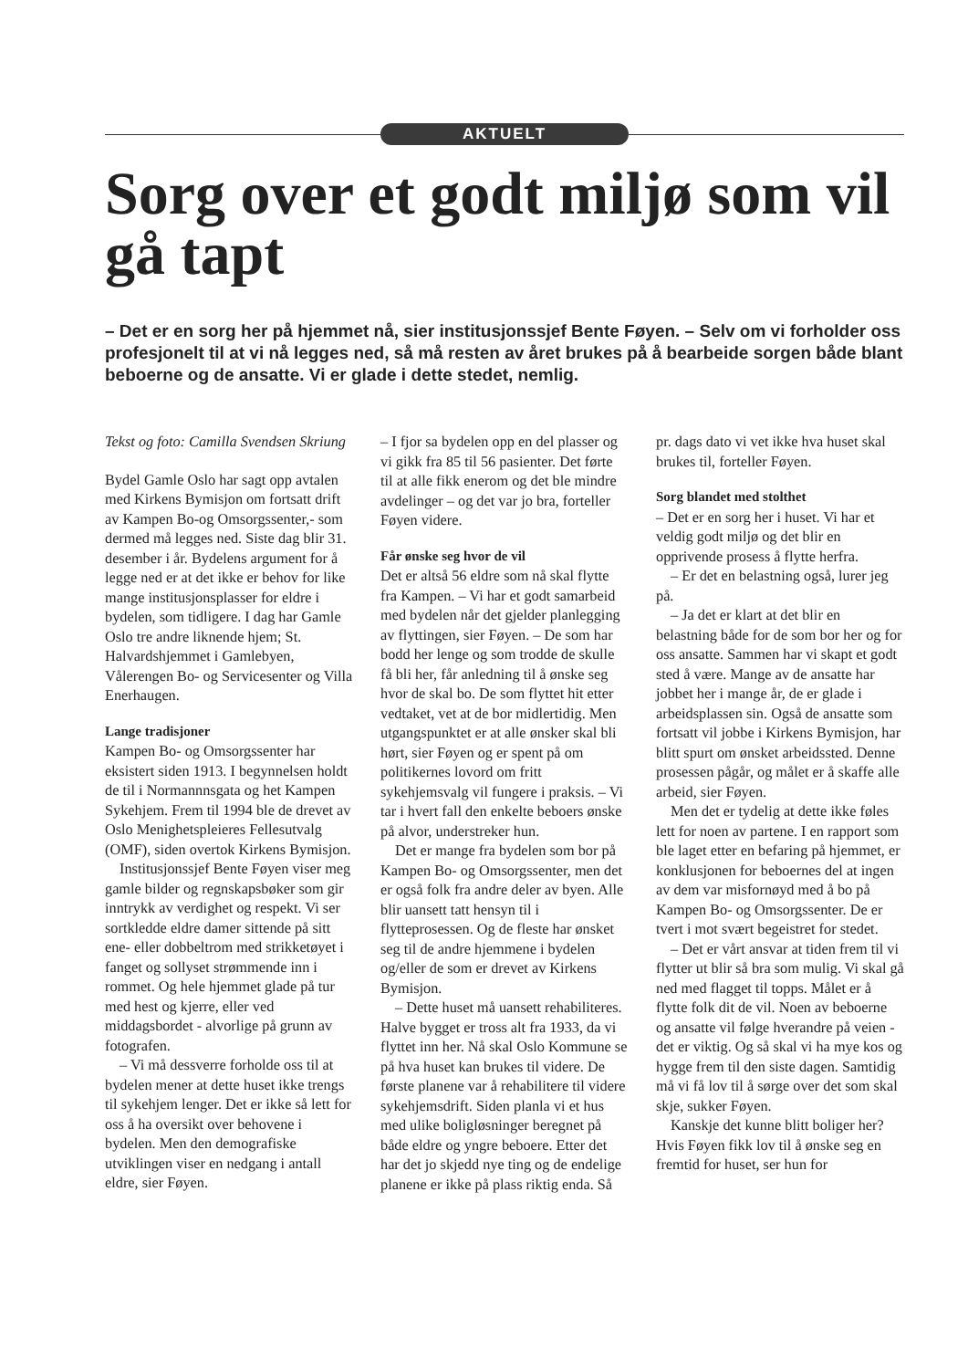AKTUELT
Sorg over et godt miljø som vil gå tapt
– Det er en sorg her på hjemmet nå, sier institusjonssjef Bente Føyen. – Selv om vi forholder oss profesjonelt til at vi nå legges ned, så må resten av året brukes på å bearbeide sorgen både blant beboerne og de ansatte. Vi er glade i dette stedet, nemlig.
Tekst og foto: Camilla Svendsen Skriung
Bydel Gamle Oslo har sagt opp avtalen med Kirkens Bymisjon om fortsatt drift av Kampen Bo-og Omsorgssenter,- som dermed må legges ned. Siste dag blir 31. desember i år. Bydelens argument for å legge ned er at det ikke er behov for like mange institusjonsplasser for eldre i bydelen, som tidligere. I dag har Gamle Oslo tre andre liknende hjem; St. Halvardshjemmet i Gamlebyen, Vålerengen Bo- og Servicesenter og Villa Enerhaugen.
Lange tradisjoner
Kampen Bo- og Omsorgssenter har eksistert siden 1913. I begynnelsen holdt de til i Normannnsgata og het Kampen Sykehjem. Frem til 1994 ble de drevet av Oslo Menighetspleieres Fellesutvalg (OMF), siden overtok Kirkens Bymisjon.
Institusjonssjef Bente Føyen viser meg gamle bilder og regnskapsbøker som gir inntrykk av verdighet og respekt. Vi ser sortkledde eldre damer sittende på sitt ene- eller dobbeltrom med strikketøyet i fanget og sollyset strømmende inn i rommet. Og hele hjemmet glade på tur med hest og kjerre, eller ved middagsbordet - alvorlige på grunn av fotografen.
– Vi må dessverre forholde oss til at bydelen mener at dette huset ikke trengs til sykehjem lenger. Det er ikke så lett for oss å ha oversikt over behovene i bydelen. Men den demografiske utviklingen viser en nedgang i antall eldre, sier Føyen.
– I fjor sa bydelen opp en del plasser og vi gikk fra 85 til 56 pasienter. Det førte til at alle fikk enerom og det ble mindre avdelinger – og det var jo bra, forteller Føyen videre.
Får ønske seg hvor de vil
Det er altså 56 eldre som nå skal flytte fra Kampen. – Vi har et godt samarbeid med bydelen når det gjelder planlegging av flyttingen, sier Føyen. – De som har bodd her lenge og som trodde de skulle få bli her, får anledning til å ønske seg hvor de skal bo. De som flyttet hit etter vedtaket, vet at de bor midlertidig. Men utgangspunktet er at alle ønsker skal bli hørt, sier Føyen og er spent på om politikernes lovord om fritt sykehjemsvalg vil fungere i praksis. – Vi tar i hvert fall den enkelte beboers ønske på alvor, understreker hun.
Det er mange fra bydelen som bor på Kampen Bo- og Omsorgssenter, men det er også folk fra andre deler av byen. Alle blir uansett tatt hensyn til i flytteprosessen. Og de fleste har ønsket seg til de andre hjemmene i bydelen og/eller de som er drevet av Kirkens Bymisjon.
– Dette huset må uansett rehabiliteres. Halve bygget er tross alt fra 1933, da vi flyttet inn her. Nå skal Oslo Kommune se på hva huset kan brukes til videre. De første planene var å rehabilitere til videre sykehjemsdrift. Siden planla vi et hus med ulike boligløsninger beregnet på både eldre og yngre beboere. Etter det har det jo skjedd nye ting og de endelige planene er ikke på plass riktig enda. Så pr. dags dato vi vet ikke hva huset skal brukes til, forteller Føyen.
Sorg blandet med stolthet
– Det er en sorg her i huset. Vi har et veldig godt miljø og det blir en opprivende prosess å flytte herfra.
– Er det en belastning også, lurer jeg på.
– Ja det er klart at det blir en belastning både for de som bor her og for oss ansatte. Sammen har vi skapt et godt sted å være. Mange av de ansatte har jobbet her i mange år, de er glade i arbeidsplassen sin. Også de ansatte som fortsatt vil jobbe i Kirkens Bymisjon, har blitt spurt om ønsket arbeidssted. Denne prosessen pågår, og målet er å skaffe alle arbeid, sier Føyen.
Men det er tydelig at dette ikke føles lett for noen av partene. I en rapport som ble laget etter en befaring på hjemmet, er konklusjonen for beboernes del at ingen av dem var misfornøyd med å bo på Kampen Bo- og Omsorgssenter. De er tvert i mot svært begeistret for stedet.
– Det er vårt ansvar at tiden frem til vi flytter ut blir så bra som mulig. Vi skal gå ned med flagget til topps. Målet er å flytte folk dit de vil. Noen av beboerne og ansatte vil følge hverandre på veien - det er viktig. Og så skal vi ha mye kos og hygge frem til den siste dagen. Samtidig må vi få lov til å sørge over det som skal skje, sukker Føyen.
Kanskje det kunne blitt boliger her?
Hvis Føyen fikk lov til å ønske seg en fremtid for huset, ser hun for